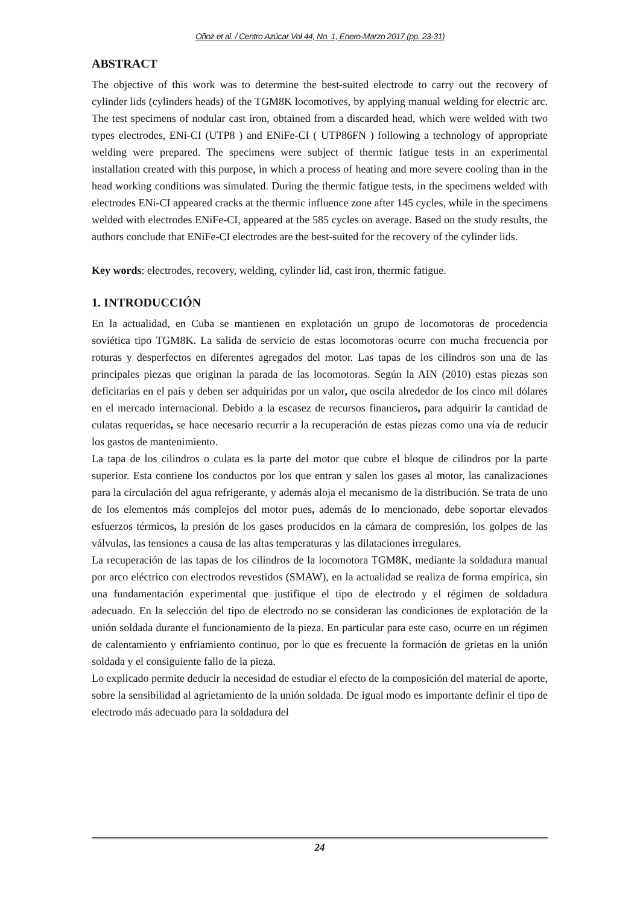Oñoz et al. / Centro Azúcar Vol 44, No. 1, Enero-Marzo 2017 (pp. 23-31)
ABSTRACT
The objective of this work was to determine the best-suited electrode to carry out the recovery of cylinder lids (cylinders heads) of the TGM8K locomotives, by applying manual welding for electric arc. The test specimens of nodular cast iron, obtained from a discarded head, which were welded with two types electrodes, ENi-CI (UTP8 ) and ENiFe-CI ( UTP86FN ) following a technology of appropriate welding were prepared. The specimens were subject of thermic fatigue tests in an experimental installation created with this purpose, in which a process of heating and more severe cooling than in the head working conditions was simulated. During the thermic fatigue tests, in the specimens welded with electrodes ENi-CI appeared cracks at the thermic influence zone after 145 cycles, while in the specimens welded with electrodes ENiFe-CI, appeared at the 585 cycles on average. Based on the study results, the authors conclude that ENiFe-CI electrodes are the best-suited for the recovery of the cylinder lids.
Key words: electrodes, recovery, welding, cylinder lid, cast iron, thermic fatigue.
1. INTRODUCCIÓN
En la actualidad, en Cuba se mantienen en explotación un grupo de locomotoras de procedencia soviética tipo TGM8K. La salida de servicio de estas locomotoras ocurre con mucha frecuencia por roturas y desperfectos en diferentes agregados del motor. Las tapas de los cilindros son una de las principales piezas que originan la parada de las locomotoras. Según la AIN (2010) estas piezas son deficitarias en el país y deben ser adquiridas por un valor, que oscila alrededor de los cinco mil dólares en el mercado internacional. Debido a la escasez de recursos financieros, para adquirir la cantidad de culatas requeridas, se hace necesario recurrir a la recuperación de estas piezas como una vía de reducir los gastos de mantenimiento.
La tapa de los cilindros o culata es la parte del motor que cubre el bloque de cilindros por la parte superior. Esta contiene los conductos por los que entran y salen los gases al motor, las canalizaciones para la circulación del agua refrigerante, y además aloja el mecanismo de la distribución. Se trata de uno de los elementos más complejos del motor pues, además de lo mencionado, debe soportar elevados esfuerzos térmicos, la presión de los gases producidos en la cámara de compresión, los golpes de las válvulas, las tensiones a causa de las altas temperaturas y las dilataciones irregulares.
La recuperación de las tapas de los cilindros de la locomotora TGM8K, mediante la soldadura manual por arco eléctrico con electrodos revestidos (SMAW), en la actualidad se realiza de forma empírica, sin una fundamentación experimental que justifique el tipo de electrodo y el régimen de soldadura adecuado. En la selección del tipo de electrodo no se consideran las condiciones de explotación de la unión soldada durante el funcionamiento de la pieza. En particular para este caso, ocurre en un régimen de calentamiento y enfriamiento continuo, por lo que es frecuente la formación de grietas en la unión soldada y el consiguiente fallo de la pieza.
Lo explicado permite deducir la necesidad de estudiar el efecto de la composición del material de aporte, sobre la sensibilidad al agrietamiento de la unión soldada. De igual modo es importante definir el tipo de electrodo más adecuado para la soldadura del
24